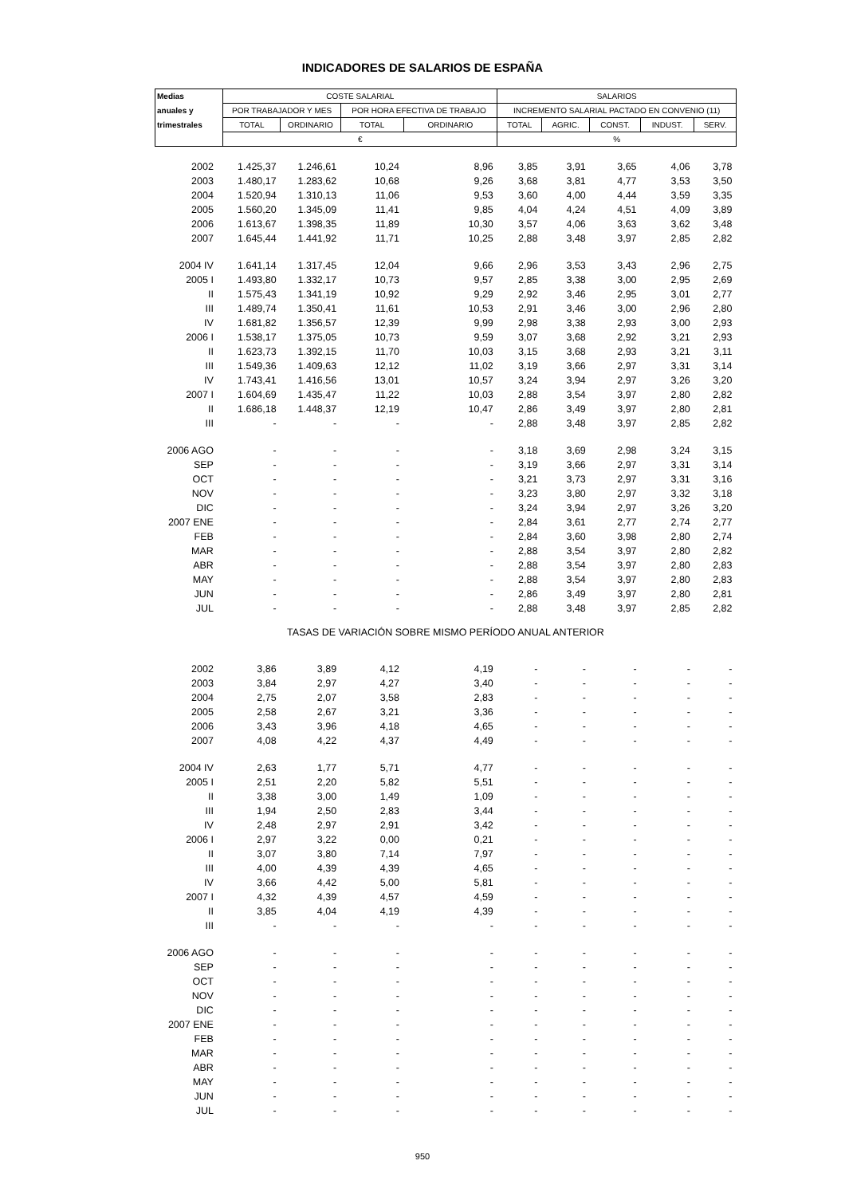INDICADORES DE SALARIOS DE ESPAÑA
| Medias | COSTE SALARIAL | | | | SALARIOS | | | | |
| --- | --- | --- | --- | --- | --- | --- | --- | --- | --- |
| anuales y | POR TRABAJADOR Y MES | | POR HORA EFECTIVA DE TRABAJO | | INCREMENTO SALARIAL PACTADO EN CONVENIO (11) | | | | |
| trimestrales | TOTAL | ORDINARIO | TOTAL | ORDINARIO | TOTAL | AGRIC. | CONST. | INDUST. | SERV. |
| | € | | | | % | | | | |
| 2002 | 1.425,37 | 1.246,61 | 10,24 | 8,96 | 3,85 | 3,91 | 3,65 | 4,06 | 3,78 |
| 2003 | 1.480,17 | 1.283,62 | 10,68 | 9,26 | 3,68 | 3,81 | 4,77 | 3,53 | 3,50 |
| 2004 | 1.520,94 | 1.310,13 | 11,06 | 9,53 | 3,60 | 4,00 | 4,44 | 3,59 | 3,35 |
| 2005 | 1.560,20 | 1.345,09 | 11,41 | 9,85 | 4,04 | 4,24 | 4,51 | 4,09 | 3,89 |
| 2006 | 1.613,67 | 1.398,35 | 11,89 | 10,30 | 3,57 | 4,06 | 3,63 | 3,62 | 3,48 |
| 2007 | 1.645,44 | 1.441,92 | 11,71 | 10,25 | 2,88 | 3,48 | 3,97 | 2,85 | 2,82 |
| 2004 IV | 1.641,14 | 1.317,45 | 12,04 | 9,66 | 2,96 | 3,53 | 3,43 | 2,96 | 2,75 |
| 2005 I | 1.493,80 | 1.332,17 | 10,73 | 9,57 | 2,85 | 3,38 | 3,00 | 2,95 | 2,69 |
| II | 1.575,43 | 1.341,19 | 10,92 | 9,29 | 2,92 | 3,46 | 2,95 | 3,01 | 2,77 |
| III | 1.489,74 | 1.350,41 | 11,61 | 10,53 | 2,91 | 3,46 | 3,00 | 2,96 | 2,80 |
| IV | 1.681,82 | 1.356,57 | 12,39 | 9,99 | 2,98 | 3,38 | 2,93 | 3,00 | 2,93 |
| 2006 I | 1.538,17 | 1.375,05 | 10,73 | 9,59 | 3,07 | 3,68 | 2,92 | 3,21 | 2,93 |
| II | 1.623,73 | 1.392,15 | 11,70 | 10,03 | 3,15 | 3,68 | 2,93 | 3,21 | 3,11 |
| III | 1.549,36 | 1.409,63 | 12,12 | 11,02 | 3,19 | 3,66 | 2,97 | 3,31 | 3,14 |
| IV | 1.743,41 | 1.416,56 | 13,01 | 10,57 | 3,24 | 3,94 | 2,97 | 3,26 | 3,20 |
| 2007 I | 1.604,69 | 1.435,47 | 11,22 | 10,03 | 2,88 | 3,54 | 3,97 | 2,80 | 2,82 |
| II | 1.686,18 | 1.448,37 | 12,19 | 10,47 | 2,86 | 3,49 | 3,97 | 2,80 | 2,81 |
| III | - | - | - | - | 2,88 | 3,48 | 3,97 | 2,85 | 2,82 |
| 2006 AGO | - | - | - | - | 3,18 | 3,69 | 2,98 | 3,24 | 3,15 |
| SEP | - | - | - | - | 3,19 | 3,66 | 2,97 | 3,31 | 3,14 |
| OCT | - | - | - | - | 3,21 | 3,73 | 2,97 | 3,31 | 3,16 |
| NOV | - | - | - | - | 3,23 | 3,80 | 2,97 | 3,32 | 3,18 |
| DIC | - | - | - | - | 3,24 | 3,94 | 2,97 | 3,26 | 3,20 |
| 2007 ENE | - | - | - | - | 2,84 | 3,61 | 2,77 | 2,74 | 2,77 |
| FEB | - | - | - | - | 2,84 | 3,60 | 3,98 | 2,80 | 2,74 |
| MAR | - | - | - | - | 2,88 | 3,54 | 3,97 | 2,80 | 2,82 |
| ABR | - | - | - | - | 2,88 | 3,54 | 3,97 | 2,80 | 2,83 |
| MAY | - | - | - | - | 2,88 | 3,54 | 3,97 | 2,80 | 2,83 |
| JUN | - | - | - | - | 2,86 | 3,49 | 3,97 | 2,80 | 2,81 |
| JUL | - | - | - | - | 2,88 | 3,48 | 3,97 | 2,85 | 2,82 |
| TASAS DE VARIACIÓN SOBRE MISMO PERÍODO ANUAL ANTERIOR | | | | | | | | | |
| 2002 | 3,86 | 3,89 | 4,12 | 4,19 | - | - | - | - | - |
| 2003 | 3,84 | 2,97 | 4,27 | 3,40 | - | - | - | - | - |
| 2004 | 2,75 | 2,07 | 3,58 | 2,83 | - | - | - | - | - |
| 2005 | 2,58 | 2,67 | 3,21 | 3,36 | - | - | - | - | - |
| 2006 | 3,43 | 3,96 | 4,18 | 4,65 | - | - | - | - | - |
| 2007 | 4,08 | 4,22 | 4,37 | 4,49 | - | - | - | - | - |
| 2004 IV | 2,63 | 1,77 | 5,71 | 4,77 | - | - | - | - | - |
| 2005 I | 2,51 | 2,20 | 5,82 | 5,51 | - | - | - | - | - |
| II | 3,38 | 3,00 | 1,49 | 1,09 | - | - | - | - | - |
| III | 1,94 | 2,50 | 2,83 | 3,44 | - | - | - | - | - |
| IV | 2,48 | 2,97 | 2,91 | 3,42 | - | - | - | - | - |
| 2006 I | 2,97 | 3,22 | 0,00 | 0,21 | - | - | - | - | - |
| II | 3,07 | 3,80 | 7,14 | 7,97 | - | - | - | - | - |
| III | 4,00 | 4,39 | 4,39 | 4,65 | - | - | - | - | - |
| IV | 3,66 | 4,42 | 5,00 | 5,81 | - | - | - | - | - |
| 2007 I | 4,32 | 4,39 | 4,57 | 4,59 | - | - | - | - | - |
| II | 3,85 | 4,04 | 4,19 | 4,39 | - | - | - | - | - |
| III | - | - | - | - | - | - | - | - | - |
| 2006 AGO | - | - | - | - | - | - | - | - | - |
| SEP | - | - | - | - | - | - | - | - | - |
| OCT | - | - | - | - | - | - | - | - | - |
| NOV | - | - | - | - | - | - | - | - | - |
| DIC | - | - | - | - | - | - | - | - | - |
| 2007 ENE | - | - | - | - | - | - | - | - | - |
| FEB | - | - | - | - | - | - | - | - | - |
| MAR | - | - | - | - | - | - | - | - | - |
| ABR | - | - | - | - | - | - | - | - | - |
| MAY | - | - | - | - | - | - | - | - | - |
| JUN | - | - | - | - | - | - | - | - | - |
| JUL | - | - | - | - | - | - | - | - | - |
950